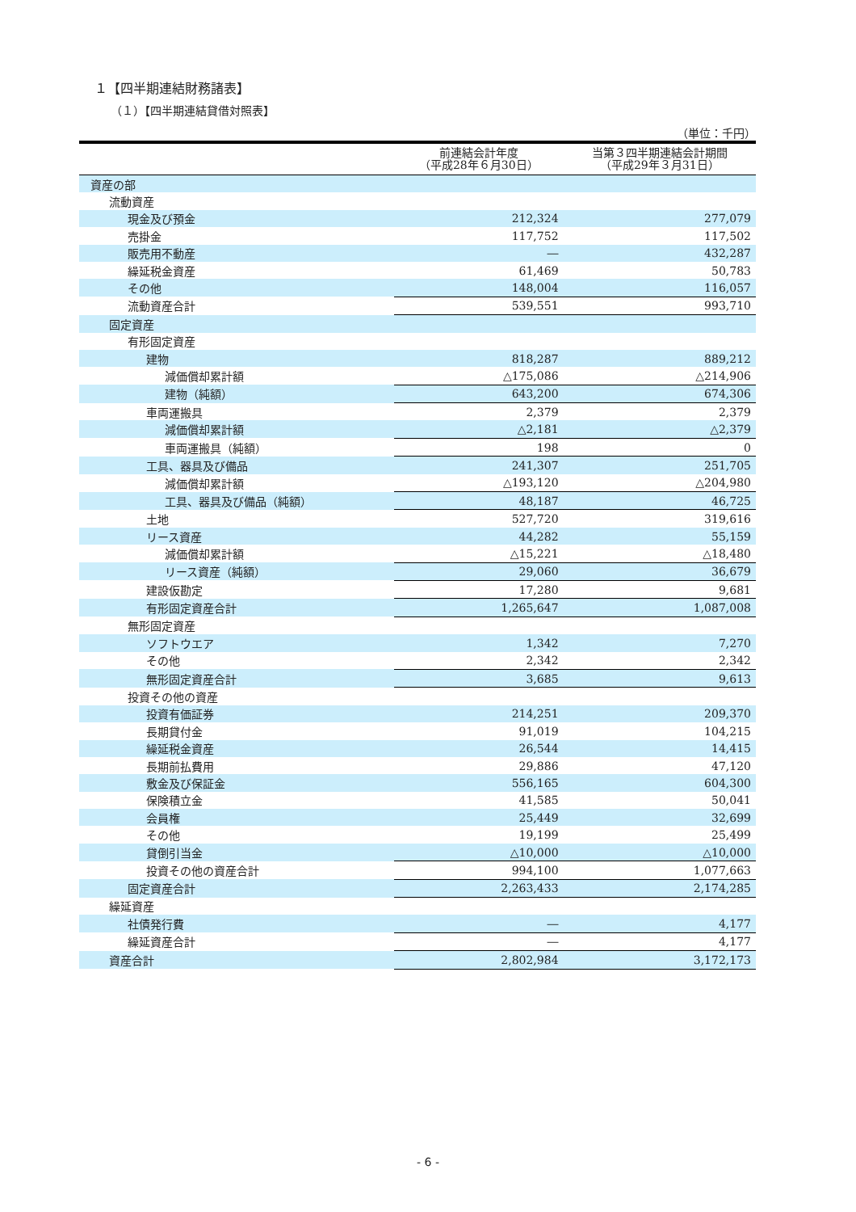１【四半期連結財務諸表】
（１）【四半期連結貸借対照表】
（単位：千円）
| | 前連結会計年度 （平成28年６月30日） | 当第３四半期連結会計期間 （平成29年３月31日） |
| --- | --- | --- |
| 資産の部 | | |
| 流動資産 | | |
| 現金及び預金 | 212,324 | 277,079 |
| 売掛金 | 117,752 | 117,502 |
| 販売用不動産 | ― | 432,287 |
| 繰延税金資産 | 61,469 | 50,783 |
| その他 | 148,004 | 116,057 |
| 流動資産合計 | 539,551 | 993,710 |
| 固定資産 | | |
| 有形固定資産 | | |
| 建物 | 818,287 | 889,212 |
| 減価償却累計額 | △175,086 | △214,906 |
| 建物（純額） | 643,200 | 674,306 |
| 車両運搬具 | 2,379 | 2,379 |
| 減価償却累計額 | △2,181 | △2,379 |
| 車両運搬具（純額） | 198 | 0 |
| 工具、器具及び備品 | 241,307 | 251,705 |
| 減価償却累計額 | △193,120 | △204,980 |
| 工具、器具及び備品（純額） | 48,187 | 46,725 |
| 土地 | 527,720 | 319,616 |
| リース資産 | 44,282 | 55,159 |
| 減価償却累計額 | △15,221 | △18,480 |
| リース資産（純額） | 29,060 | 36,679 |
| 建設仮勘定 | 17,280 | 9,681 |
| 有形固定資産合計 | 1,265,647 | 1,087,008 |
| 無形固定資産 | | |
| ソフトウエア | 1,342 | 7,270 |
| その他 | 2,342 | 2,342 |
| 無形固定資産合計 | 3,685 | 9,613 |
| 投資その他の資産 | | |
| 投資有価証券 | 214,251 | 209,370 |
| 長期貸付金 | 91,019 | 104,215 |
| 繰延税金資産 | 26,544 | 14,415 |
| 長期前払費用 | 29,886 | 47,120 |
| 敷金及び保証金 | 556,165 | 604,300 |
| 保険積立金 | 41,585 | 50,041 |
| 会員権 | 25,449 | 32,699 |
| その他 | 19,199 | 25,499 |
| 貸倒引当金 | △10,000 | △10,000 |
| 投資その他の資産合計 | 994,100 | 1,077,663 |
| 固定資産合計 | 2,263,433 | 2,174,285 |
| 繰延資産 | | |
| 社債発行費 | ― | 4,177 |
| 繰延資産合計 | ― | 4,177 |
| 資産合計 | 2,802,984 | 3,172,173 |
- 6 -